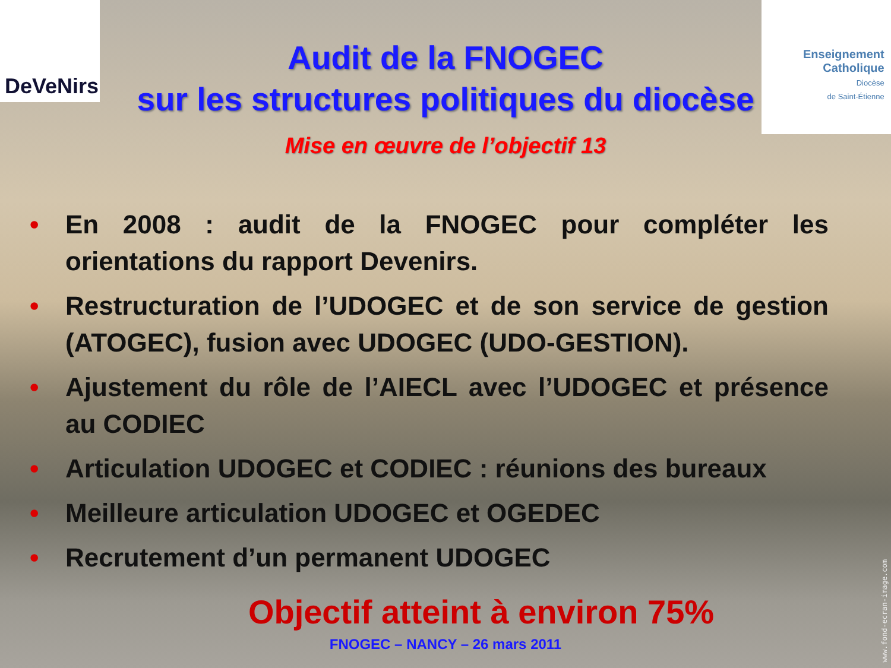DeVeNirs
Enseignement
Catholique
Diocèse
de Saint-Étienne
Audit de la FNOGEC
sur les structures politiques du diocèse
Mise en œuvre de l’objectif 13
• En 2008 : audit de la FNOGEC pour compléter les orientations du rapport Devenirs.
• Restructuration de l’UDOGEC et de son service de gestion (ATOGEC), fusion avec UDOGEC (UDO-GESTION).
• Ajustement du rôle de l’AIECL avec l’UDOGEC et présence au CODIEC
• Articulation UDOGEC et CODIEC : réunions des bureaux
• Meilleure articulation UDOGEC et OGEDEC
• Recrutement d’un permanent UDOGEC
Objectif atteint à environ 75%
FNOGEC – NANCY – 26 mars 2011
www.fond-ecran-image.com